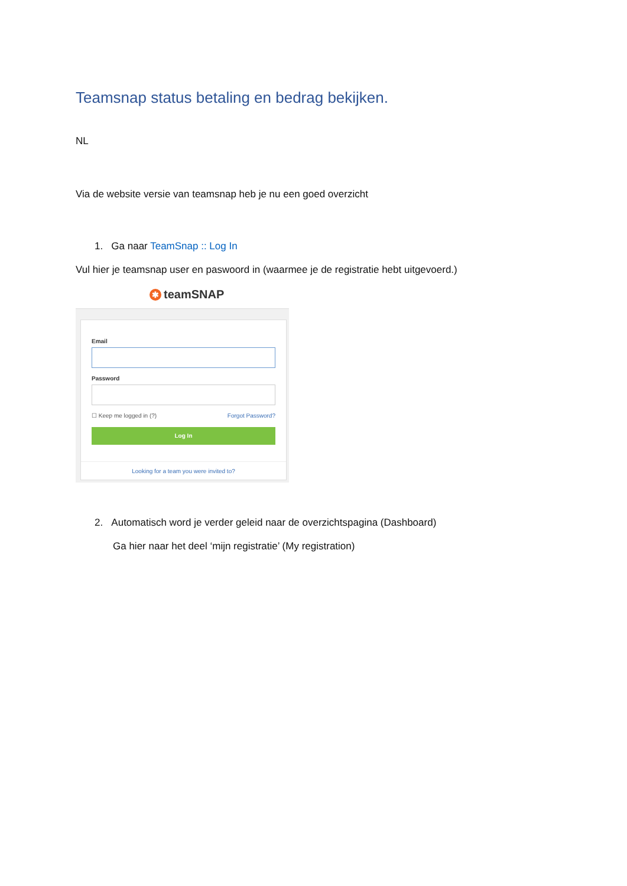Teamsnap status betaling en bedrag bekijken.
NL
Via de website versie van teamsnap heb je nu een goed overzicht
1. Ga naar TeamSnap :: Log In
Vul hier je teamsnap user en paswoord in (waarmee je de registratie hebt uitgevoerd.)
✱ teamSNAP
Email
Password
☐ Keep me logged in (?) Forgot Password?
Log In
Looking for a team you were invited to?
2. Automatisch word je verder geleid naar de overzichtspagina (Dashboard)
Ga hier naar het deel ‘mijn registratie’ (My registration)